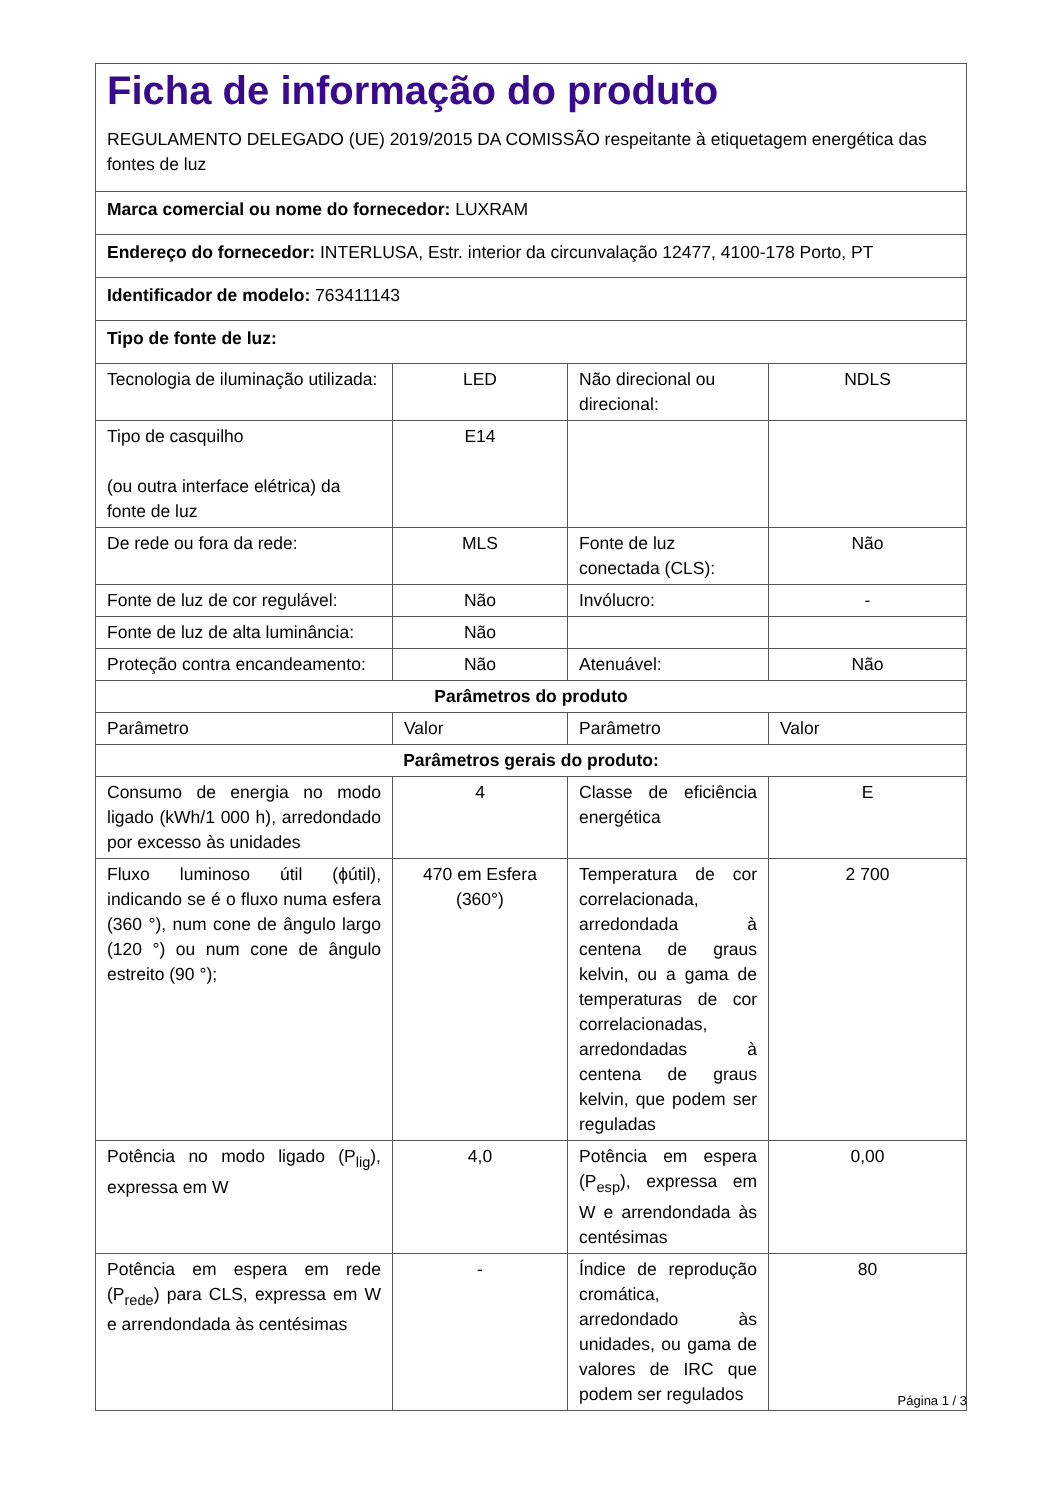| Ficha de informação do produto REGULAMENTO DELEGADO (UE) 2019/2015 DA COMISSÃO respeitante à etiquetagem energética das fontes de luz | | | |
| Marca comercial ou nome do fornecedor: LUXRAM | | | |
| Endereço do fornecedor: INTERLUSA, Estr. interior da circunvalação 12477, 4100-178 Porto, PT | | | |
| Identificador de modelo: 763411143 | | | |
| Tipo de fonte de luz: | | | |
| Tecnologia de iluminação utilizada: | LED | Não direcional ou direcional: | NDLS |
| Tipo de casquilho (ou outra interface elétrica) da fonte de luz | E14 | | |
| De rede ou fora da rede: | MLS | Fonte de luz conectada (CLS): | Não |
| Fonte de luz de cor regulável: | Não | Invólucro: | - |
| Fonte de luz de alta luminância: | Não | | |
| Proteção contra encandeamento: | Não | Atenuável: | Não |
| Parâmetros do produto | | | |
| Parâmetro | Valor | Parâmetro | Valor |
| Parâmetros gerais do produto: | | | |
| Consumo de energia no modo ligado (kWh/1 000 h), arredondado por excesso às unidades | 4 | Classe de eficiência energética | E |
| Fluxo luminoso útil (ϕútil), indicando se é o fluxo numa esfera (360 °), num cone de ângulo largo (120 °) ou num cone de ângulo estreito (90 °); | 470 em Esfera (360°) | Temperatura de cor correlacionada, arredondada à centena de graus kelvin, ou a gama de temperaturas de cor correlacionadas, arredondadas à centena de graus kelvin, que podem ser reguladas | 2 700 |
| Potência no modo ligado (P<sub>lig</sub>), expressa em W | 4,0 | Potência em espera (P<sub>esp</sub>), expressa em W e arrendondada às centésimas | 0,00 |
| Potência em espera em rede (P<sub>rede</sub>) para CLS, expressa em W e arrendondada às centésimas | - | Índice de reprodução cromática, arredondado às unidades, ou gama de valores de IRC que podem ser regulados | 80 |
Página 1 / 3